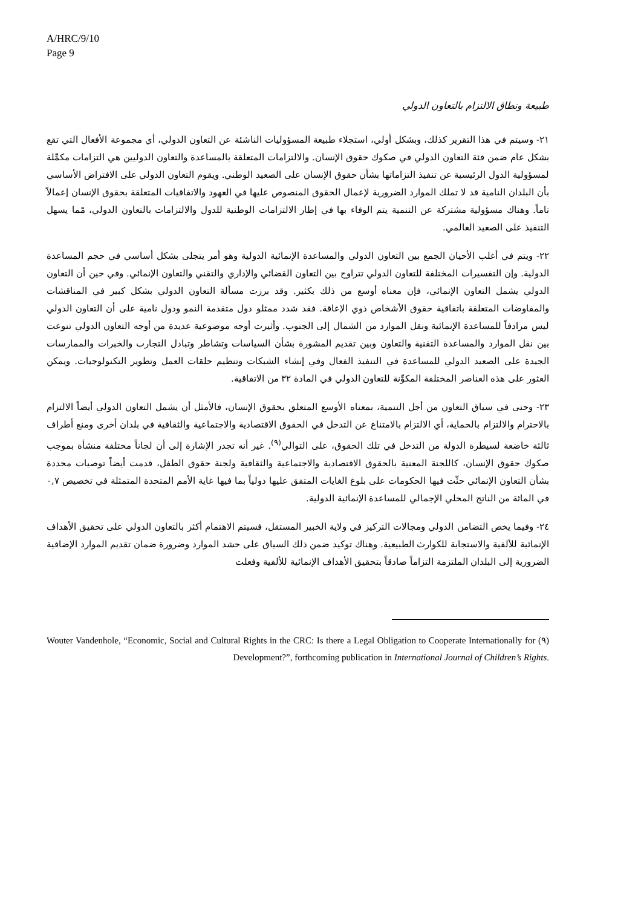A/HRC/9/10
Page 9
طبيعة ونطاق الالتزام بالتعاون الدولي
٢١- وسيتم في هذا التقرير كذلك، وبشكل أولي، استجلاء طبيعة المسؤوليات الناشئة عن التعاون الدولي، أي مجموعة الأفعال التي تقع بشكل عام ضمن فئة التعاون الدولي في صكوك حقوق الإنسان. والالتزامات المتعلقة بالمساعدة والتعاون الدوليين هي التزامات مكمِّلة لمسؤولية الدول الرئيسية عن تنفيذ التزاماتها بشأن حقوق الإنسان على الصعيد الوطني. ويقوم التعاون الدولي على الافتراض الأساسي بأن البلدان النامية قد لا تملك الموارد الضرورية لإعمال الحقوق المنصوص عليها في العهود والاتفاقيات المتعلقة بحقوق الإنسان إعمالاً تاماً. وهناك مسؤولية مشتركة عن التنمية يتم الوفاء بها في إطار الالتزامات الوطنية للدول والالتزامات بالتعاون الدولي، مّما يسهل التنفيذ على الصعيد العالمي.
٢٢- ويتم في أغلب الأحيان الجمع بين التعاون الدولي والمساعدة الإنمائية الدولية وهو أمر يتجلى بشكل أساسي في حجم المساعدة الدولية. وإن التفسيرات المختلفة للتعاون الدولي تتراوح بين التعاون القضائي والإداري والتقني والتعاون الإنمائي. وفي حين أن التعاون الدولي يشمل التعاون الإنمائي، فإن معناه أوسع من ذلك بكثير. وقد برزت مسألة التعاون الدولي بشكل كبير في المناقشات والمفاوضات المتعلقة باتفاقية حقوق الأشخاص ذوي الإعاقة. فقد شدد ممثلو دول متقدمة النمو ودول نامية على أن التعاون الدولي ليس مرادفاً للمساعدة الإنمائية ونقل الموارد من الشمال إلى الجنوب. وأثيرت أوجه موضوعية عديدة من أوجه التعاون الدولي تنوعت بين نقل الموارد والمساعدة التقنية والتعاون وبين تقديم المشورة بشأن السياسات وتشاطر وتبادل التجارب والخبرات والممارسات الجيدة على الصعيد الدولي للمساعدة في التنفيذ الفعال وفي إنشاء الشبكات وتنظيم حلقات العمل وتطوير التكنولوجيات. ويمكن العثور على هذه العناصر المختلفة المكوِّنة للتعاون الدولي في المادة ٣٢ من الاتفاقية.
٢٣- وحتى في سياق التعاون من أجل التنمية، بمعناه الأوسع المتعلق بحقوق الإنسان، فالأمثل أن يشمل التعاون الدولي أيضاً الالتزام بالاحترام والالتزام بالحماية، أي الالتزام بالامتناع عن التدخل في الحقوق الاقتصادية والاجتماعية والثقافية في بلدان أخرى ومنع أطراف ثالثة خاضعة لسيطرة الدولة من التدخل في تلك الحقوق، على التوالي<sup>(٩)</sup>. غير أنه تجدر الإشارة إلى أن لجاناً مختلفة منشأة بموجب صكوك حقوق الإنسان، كاللجنة المعنية بالحقوق الاقتصادية والاجتماعية والثقافية ولجنة حقوق الطفل، قدمت أيضاً توصيات محددة بشأن التعاون الإنمائي حثّت فيها الحكومات على بلوغ الغايات المتفق عليها دولياً بما فيها غاية الأمم المتحدة المتمثلة في تخصيص ٠,٧ في المائة من الناتج المحلي الإجمالي للمساعدة الإنمائية الدولية.
٢٤- وفيما يخص التضامن الدولي ومجالات التركيز في ولاية الخبير المستقل، فسيتم الاهتمام أكثر بالتعاون الدولي على تحقيق الأهداف الإنمائية للألفية والاستجابة للكوارث الطبيعية. وهناك توكيد ضمن ذلك السياق على حشد الموارد وضرورة ضمان تقديم الموارد الإضافية الضرورية إلى البلدان الملتزمة التزاماً صادقاً بتحقيق الأهداف الإنمائية للألفية وفعلت
(٩) Wouter Vandenhole, “Economic, Social and Cultural Rights in the CRC: Is there a Legal Obligation to Cooperate Internationally for Development?”, forthcoming publication in International Journal of Children’s Rights.